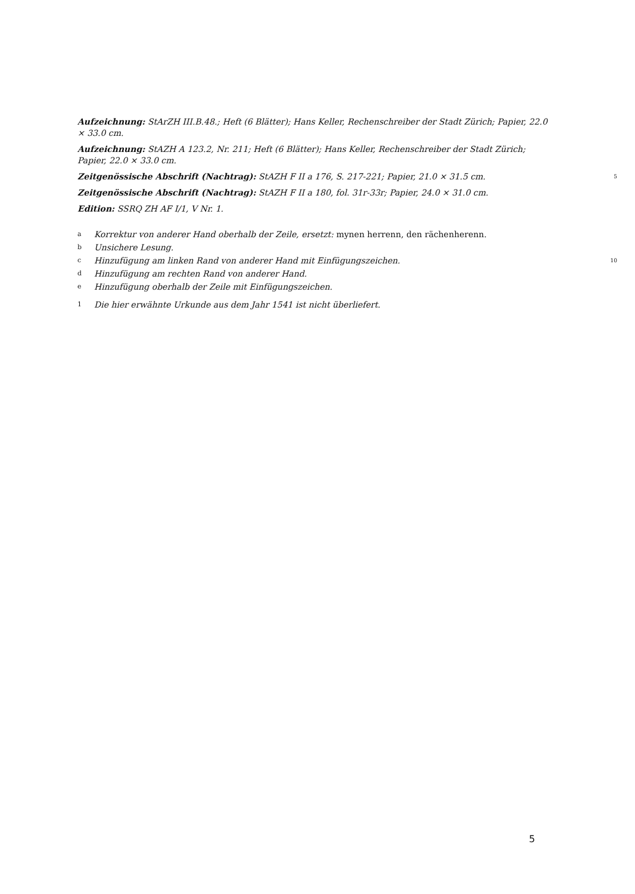Aufzeichnung: StArZH III.B.48.; Heft (6 Blätter); Hans Keller, Rechenschreiber der Stadt Zürich; Papier, 22.0 × 33.0 cm.
Aufzeichnung: StAZH A 123.2, Nr. 211; Heft (6 Blätter); Hans Keller, Rechenschreiber der Stadt Zürich; Papier, 22.0 × 33.0 cm.
5 Zeitgenössische Abschrift (Nachtrag): StAZH F II a 176, S. 217-221; Papier, 21.0 × 31.5 cm.
Zeitgenössische Abschrift (Nachtrag): StAZH F II a 180, fol. 31r-33r; Papier, 24.0 × 31.0 cm.
Edition: SSRQ ZH AF I/1, V Nr. 1.
a Korrektur von anderer Hand oberhalb der Zeile, ersetzt: mynen herrenn, den rächenherenn.
b Unsichere Lesung.
10 c Hinzufügung am linken Rand von anderer Hand mit Einfügungszeichen.
d Hinzufügung am rechten Rand von anderer Hand.
e Hinzufügung oberhalb der Zeile mit Einfügungszeichen.
1 Die hier erwähnte Urkunde aus dem Jahr 1541 ist nicht überliefert.
5